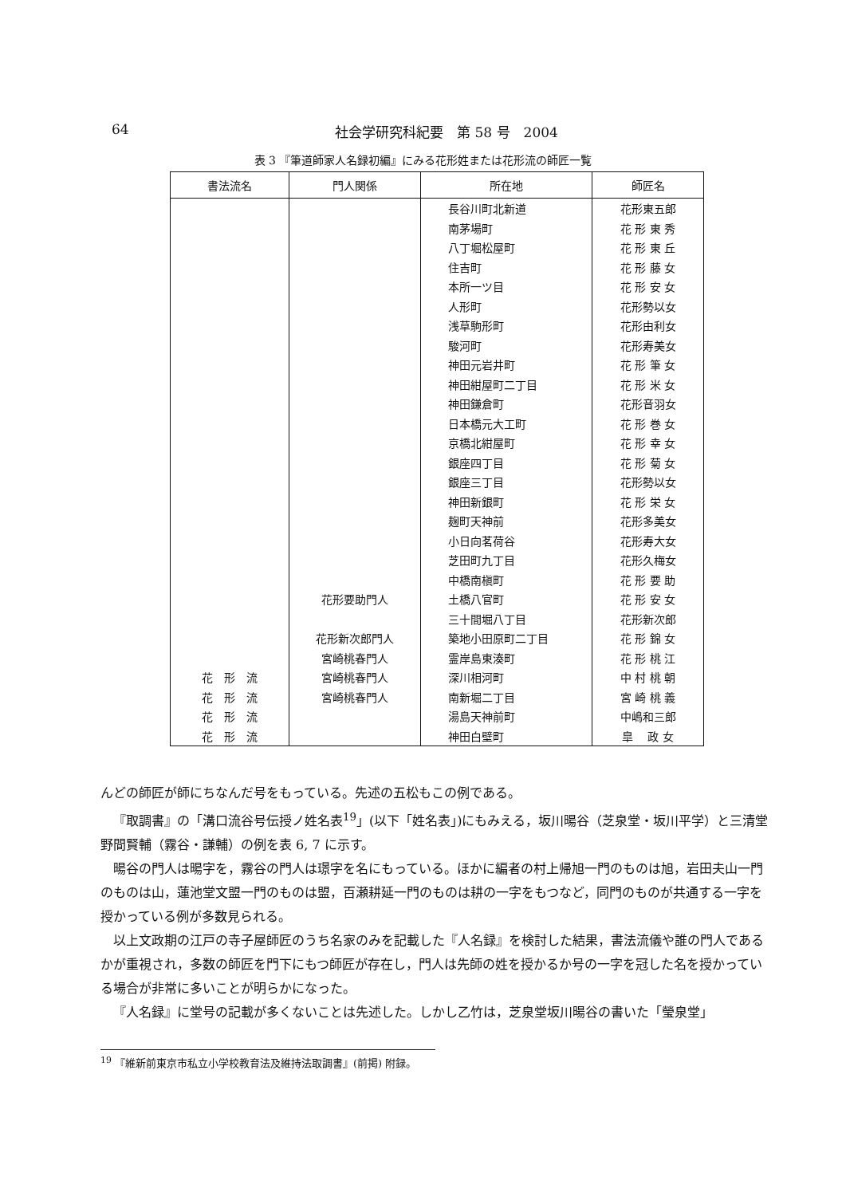64
社会学研究科紀要　第 58 号　2004
表 3 『筆道師家人名録初編』にみる花形姓または花形流の師匠一覧
| 書法流名 | 門人関係 | 所在地 | 師匠名 |
| --- | --- | --- | --- |
| | | 長谷川町北新道 | 花形東五郎 |
| | | 南茅場町 | 花 形 東 秀 |
| | | 八丁堀松屋町 | 花 形 東 丘 |
| | | 住吉町 | 花 形 藤 女 |
| | | 本所一ツ目 | 花 形 安 女 |
| | | 人形町 | 花形勢以女 |
| | | 浅草駒形町 | 花形由利女 |
| | | 駿河町 | 花形寿美女 |
| | | 神田元岩井町 | 花 形 筆 女 |
| | | 神田紺屋町二丁目 | 花 形 米 女 |
| | | 神田鎌倉町 | 花形音羽女 |
| | | 日本橋元大工町 | 花 形 巻 女 |
| | | 京橋北紺屋町 | 花 形 幸 女 |
| | | 銀座四丁目 | 花 形 菊 女 |
| | | 銀座三丁目 | 花形勢以女 |
| | | 神田新銀町 | 花 形 栄 女 |
| | | 麹町天神前 | 花形多美女 |
| | | 小日向茗荷谷 | 花形寿大女 |
| | | 芝田町九丁目 | 花形久梅女 |
| | | 中橋南槇町 | 花 形 要 助 |
| | 花形要助門人 | 土橋八官町 | 花 形 安 女 |
| | | 三十間堀八丁目 | 花形新次郎 |
| | 花形新次郎門人 | 築地小田原町二丁目 | 花 形 錦 女 |
| | 宮崎桃春門人 | 霊岸島東湊町 | 花 形 桃 江 |
| 花 形 流 | 宮崎桃春門人 | 深川相河町 | 中 村 桃 朝 |
| 花 形 流 | 宮崎桃春門人 | 南新堀二丁目 | 宮 崎 桃 義 |
| 花 形 流 | | 湯島天神前町 | 中嶋和三郎 |
| 花 形 流 | | 神田白壁町 | 皐 政 女 |
んどの師匠が師にちなんだ号をもっている。先述の五松もこの例である。
『取調書』の「溝口流谷号伝授ノ姓名表<sup>19</sup>」(以下「姓名表」)にもみえる，坂川暘谷（芝泉堂・坂川平学）と三清堂野間賢輔（霧谷・謙輔）の例を表 6, 7 に示す。
暘谷の門人は暘字を，霧谷の門人は璟字を名にもっている。ほかに編者の村上帰旭一門のものは旭，岩田夫山一門のものは山，蓮池堂文盟一門のものは盟，百瀬耕延一門のものは耕の一字をもつなど，同門のものが共通する一字を授かっている例が多数見られる。
以上文政期の江戸の寺子屋師匠のうち名家のみを記載した『人名録』を検討した結果，書法流儀や誰の門人であるかが重視され，多数の師匠を門下にもつ師匠が存在し，門人は先師の姓を授かるか号の一字を冠した名を授かっている場合が非常に多いことが明らかになった。
『人名録』に堂号の記載が多くないことは先述した。しかし乙竹は，芝泉堂坂川暘谷の書いた「瑩泉堂」
<sup>19</sup> 『維新前東京市私立小学校教育法及維持法取調書』(前掲) 附録。